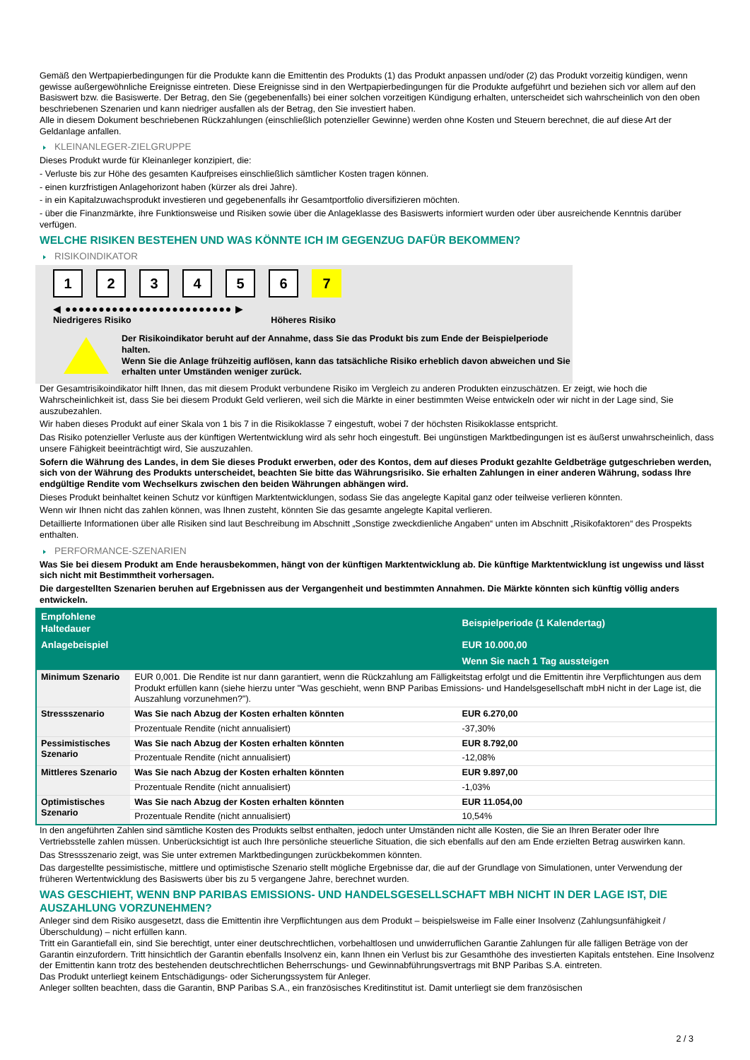Gemäß den Wertpapierbedingungen für die Produkte kann die Emittentin des Produkts (1) das Produkt anpassen und/oder (2) das Produkt vorzeitig kündigen, wenn gewisse außergewöhnliche Ereignisse eintreten. Diese Ereignisse sind in den Wertpapierbedingungen für die Produkte aufgeführt und beziehen sich vor allem auf den Basiswert bzw. die Basiswerte. Der Betrag, den Sie (gegebenenfalls) bei einer solchen vorzeitigen Kündigung erhalten, unterscheidet sich wahrscheinlich von den oben beschriebenen Szenarien und kann niedriger ausfallen als der Betrag, den Sie investiert haben.
Alle in diesem Dokument beschriebenen Rückzahlungen (einschließlich potenzieller Gewinne) werden ohne Kosten und Steuern berechnet, die auf diese Art der Geldanlage anfallen.
KLEINANLEGER-ZIELGRUPPE
Dieses Produkt wurde für Kleinanleger konzipiert, die:
- Verluste bis zur Höhe des gesamten Kaufpreises einschließlich sämtlicher Kosten tragen können.
- einen kurzfristigen Anlagehorizont haben (kürzer als drei Jahre).
- in ein Kapitalzuwachsprodukt investieren und gegebenenfalls ihr Gesamtportfolio diversifizieren möchten.
- über die Finanzmärkte, ihre Funktionsweise und Risiken sowie über die Anlageklasse des Basiswerts informiert wurden oder über ausreichende Kenntnis darüber verfügen.
WELCHE RISIKEN BESTEHEN UND WAS KÖNNTE ICH IM GEGENZUG DAFÜR BEKOMMEN?
RISIKOINDIKATOR
123456 7
◀ ●●●●●●●●●●●●●●●●●●●●●●●●● ▶
Niedrigeres Risiko Höheres Risiko
Der Risikoindikator beruht auf der Annahme, dass Sie das Produkt bis zum Ende der Beispielperiode halten.
Wenn Sie die Anlage frühzeitig auflösen, kann das tatsächliche Risiko erheblich davon abweichen und Sie erhalten unter Umständen weniger zurück.
Der Gesamtrisikoindikator hilft Ihnen, das mit diesem Produkt verbundene Risiko im Vergleich zu anderen Produkten einzuschätzen. Er zeigt, wie hoch die Wahrscheinlichkeit ist, dass Sie bei diesem Produkt Geld verlieren, weil sich die Märkte in einer bestimmten Weise entwickeln oder wir nicht in der Lage sind, Sie auszubezahlen.
Wir haben dieses Produkt auf einer Skala von 1 bis 7 in die Risikoklasse 7 eingestuft, wobei 7 der höchsten Risikoklasse entspricht.
Das Risiko potenzieller Verluste aus der künftigen Wertentwicklung wird als sehr hoch eingestuft. Bei ungünstigen Marktbedingungen ist es äußerst unwahrscheinlich, dass unsere Fähigkeit beeinträchtigt wird, Sie auszuzahlen.
Sofern die Währung des Landes, in dem Sie dieses Produkt erwerben, oder des Kontos, dem auf dieses Produkt gezahlte Geldbeträge gutgeschrieben werden, sich von der Währung des Produkts unterscheidet, beachten Sie bitte das Währungsrisiko. Sie erhalten Zahlungen in einer anderen Währung, sodass Ihre endgültige Rendite vom Wechselkurs zwischen den beiden Währungen abhängen wird.
Dieses Produkt beinhaltet keinen Schutz vor künftigen Marktentwicklungen, sodass Sie das angelegte Kapital ganz oder teilweise verlieren könnten.
Wenn wir Ihnen nicht das zahlen können, was Ihnen zusteht, könnten Sie das gesamte angelegte Kapital verlieren.
Detaillierte Informationen über alle Risiken sind laut Beschreibung im Abschnitt „Sonstige zweckdienliche Angaben“ unten im Abschnitt „Risikofaktoren“ des Prospekts enthalten.
PERFORMANCE-SZENARIEN
Was Sie bei diesem Produkt am Ende herausbekommen, hängt von der künftigen Marktentwicklung ab. Die künftige Marktentwicklung ist ungewiss und lässt sich nicht mit Bestimmtheit vorhersagen.
Die dargestellten Szenarien beruhen auf Ergebnissen aus der Vergangenheit und bestimmten Annahmen. Die Märkte könnten sich künftig völlig anders entwickeln.
| Empfohlene Haltedauer | | Beispielperiode (1 Kalendertag) |
| --- | --- | --- |
| Anlagebeispiel | | EUR 10.000,00 |
| | | Wenn Sie nach 1 Tag aussteigen |
| Minimum Szenario | EUR 0,001. Die Rendite ist nur dann garantiert, wenn die Rückzahlung am Fälligkeitstag erfolgt und die Emittentin ihre Verpflichtungen aus dem Produkt erfüllen kann (siehe hierzu unter "Was geschieht, wenn BNP Paribas Emissions- und Handelsgesellschaft mbH nicht in der Lage ist, die Auszahlung vorzunehmen?"). | |
| Stressszenario | Was Sie nach Abzug der Kosten erhalten könnten | EUR 6.270,00 |
| | Prozentuale Rendite (nicht annualisiert) | -37,30% |
| Pessimistisches Szenario | Was Sie nach Abzug der Kosten erhalten könnten | EUR 8.792,00 |
| | Prozentuale Rendite (nicht annualisiert) | -12,08% |
| Mittleres Szenario | Was Sie nach Abzug der Kosten erhalten könnten | EUR 9.897,00 |
| | Prozentuale Rendite (nicht annualisiert) | -1,03% |
| Optimistisches Szenario | Was Sie nach Abzug der Kosten erhalten könnten | EUR 11.054,00 |
| | Prozentuale Rendite (nicht annualisiert) | 10,54% |
In den angeführten Zahlen sind sämtliche Kosten des Produkts selbst enthalten, jedoch unter Umständen nicht alle Kosten, die Sie an Ihren Berater oder Ihre Vertriebsstelle zahlen müssen. Unberücksichtigt ist auch Ihre persönliche steuerliche Situation, die sich ebenfalls auf den am Ende erzielten Betrag auswirken kann.
Das Stressszenario zeigt, was Sie unter extremen Marktbedingungen zurückbekommen könnten.
Das dargestellte pessimistische, mittlere und optimistische Szenario stellt mögliche Ergebnisse dar, die auf der Grundlage von Simulationen, unter Verwendung der früheren Wertentwicklung des Basiswerts über bis zu 5 vergangene Jahre, berechnet wurden.
WAS GESCHIEHT, WENN BNP PARIBAS EMISSIONS- UND HANDELSGESELLSCHAFT MBH NICHT IN DER LAGE IST, DIE AUSZAHLUNG VORZUNEHMEN?
Anleger sind dem Risiko ausgesetzt, dass die Emittentin ihre Verpflichtungen aus dem Produkt – beispielsweise im Falle einer Insolvenz (Zahlungsunfähigkeit / Überschuldung) – nicht erfüllen kann.
Tritt ein Garantiefall ein, sind Sie berechtigt, unter einer deutschrechtlichen, vorbehaltlosen und unwiderruflichen Garantie Zahlungen für alle fälligen Beträge von der Garantin einzufordern. Tritt hinsichtlich der Garantin ebenfalls Insolvenz ein, kann Ihnen ein Verlust bis zur Gesamthöhe des investierten Kapitals entstehen. Eine Insolvenz der Emittentin kann trotz des bestehenden deutschrechtlichen Beherrschungs- und Gewinnabführungsvertrags mit BNP Paribas S.A. eintreten.
Das Produkt unterliegt keinem Entschädigungs- oder Sicherungssystem für Anleger.
Anleger sollten beachten, dass die Garantin, BNP Paribas S.A., ein französisches Kreditinstitut ist. Damit unterliegt sie dem französischen
2 / 3